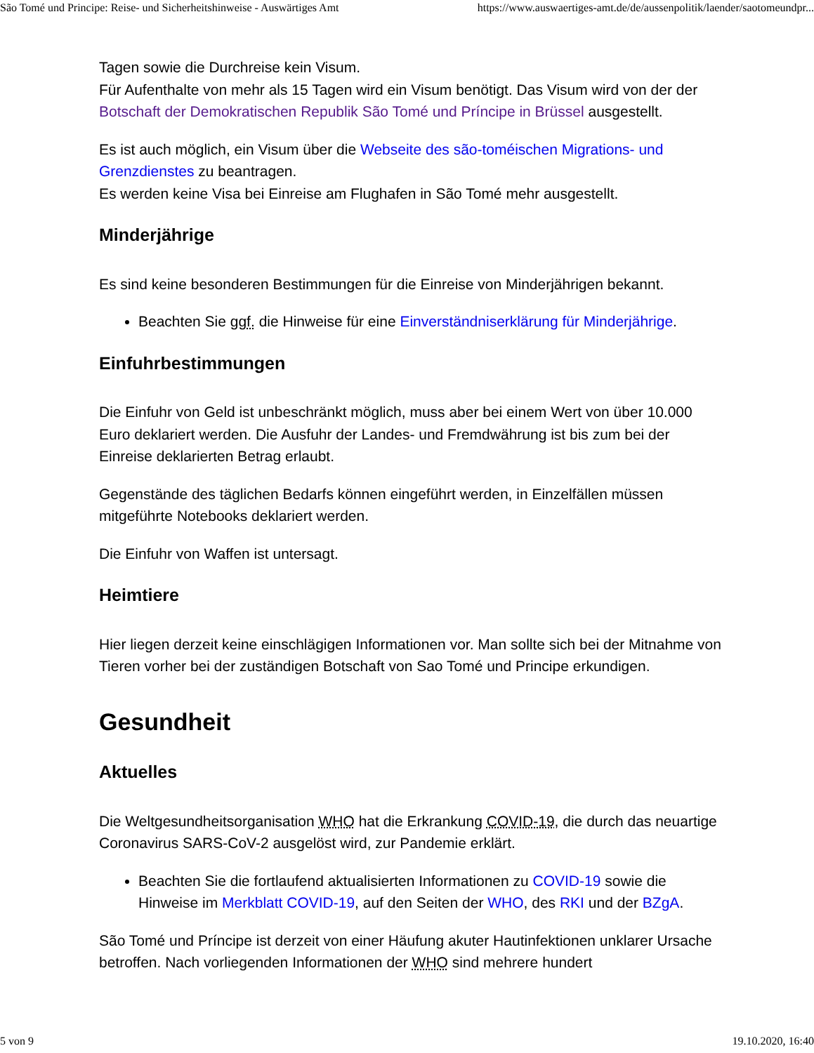São Tomé und Principe: Reise- und Sicherheitshinweise - Auswärtiges Amt https://www.auswaertiges-amt.de/de/aussenpolitik/laender/saotomeundpr...
Tagen sowie die Durchreise kein Visum.
Für Aufenthalte von mehr als 15 Tagen wird ein Visum benötigt. Das Visum wird von der der Botschaft der Demokratischen Republik São Tomé und Príncipe in Brüssel ausgestellt.
Es ist auch möglich, ein Visum über die Webseite des são-toméischen Migrations- und Grenzdienstes zu beantragen.
Es werden keine Visa bei Einreise am Flughafen in São Tomé mehr ausgestellt.
Minderjährige
Es sind keine besonderen Bestimmungen für die Einreise von Minderjährigen bekannt.
Beachten Sie ggf. die Hinweise für eine Einverständniserklärung für Minderjährige.
Einfuhrbestimmungen
Die Einfuhr von Geld ist unbeschränkt möglich, muss aber bei einem Wert von über 10.000 Euro deklariert werden. Die Ausfuhr der Landes- und Fremdwährung ist bis zum bei der Einreise deklarierten Betrag erlaubt.
Gegenstände des täglichen Bedarfs können eingeführt werden, in Einzelfällen müssen mitgeführte Notebooks deklariert werden.
Die Einfuhr von Waffen ist untersagt.
Heimtiere
Hier liegen derzeit keine einschlägigen Informationen vor. Man sollte sich bei der Mitnahme von Tieren vorher bei der zuständigen Botschaft von Sao Tomé und Principe erkundigen.
Gesundheit
Aktuelles
Die Weltgesundheitsorganisation WHO hat die Erkrankung COVID-19, die durch das neuartige Coronavirus SARS-CoV-2 ausgelöst wird, zur Pandemie erklärt.
Beachten Sie die fortlaufend aktualisierten Informationen zu COVID-19 sowie die Hinweise im Merkblatt COVID-19, auf den Seiten der WHO, des RKI und der BZgA.
São Tomé und Príncipe ist derzeit von einer Häufung akuter Hautinfektionen unklarer Ursache betroffen. Nach vorliegenden Informationen der WHO sind mehrere hundert
5 von 9 19.10.2020, 16:40